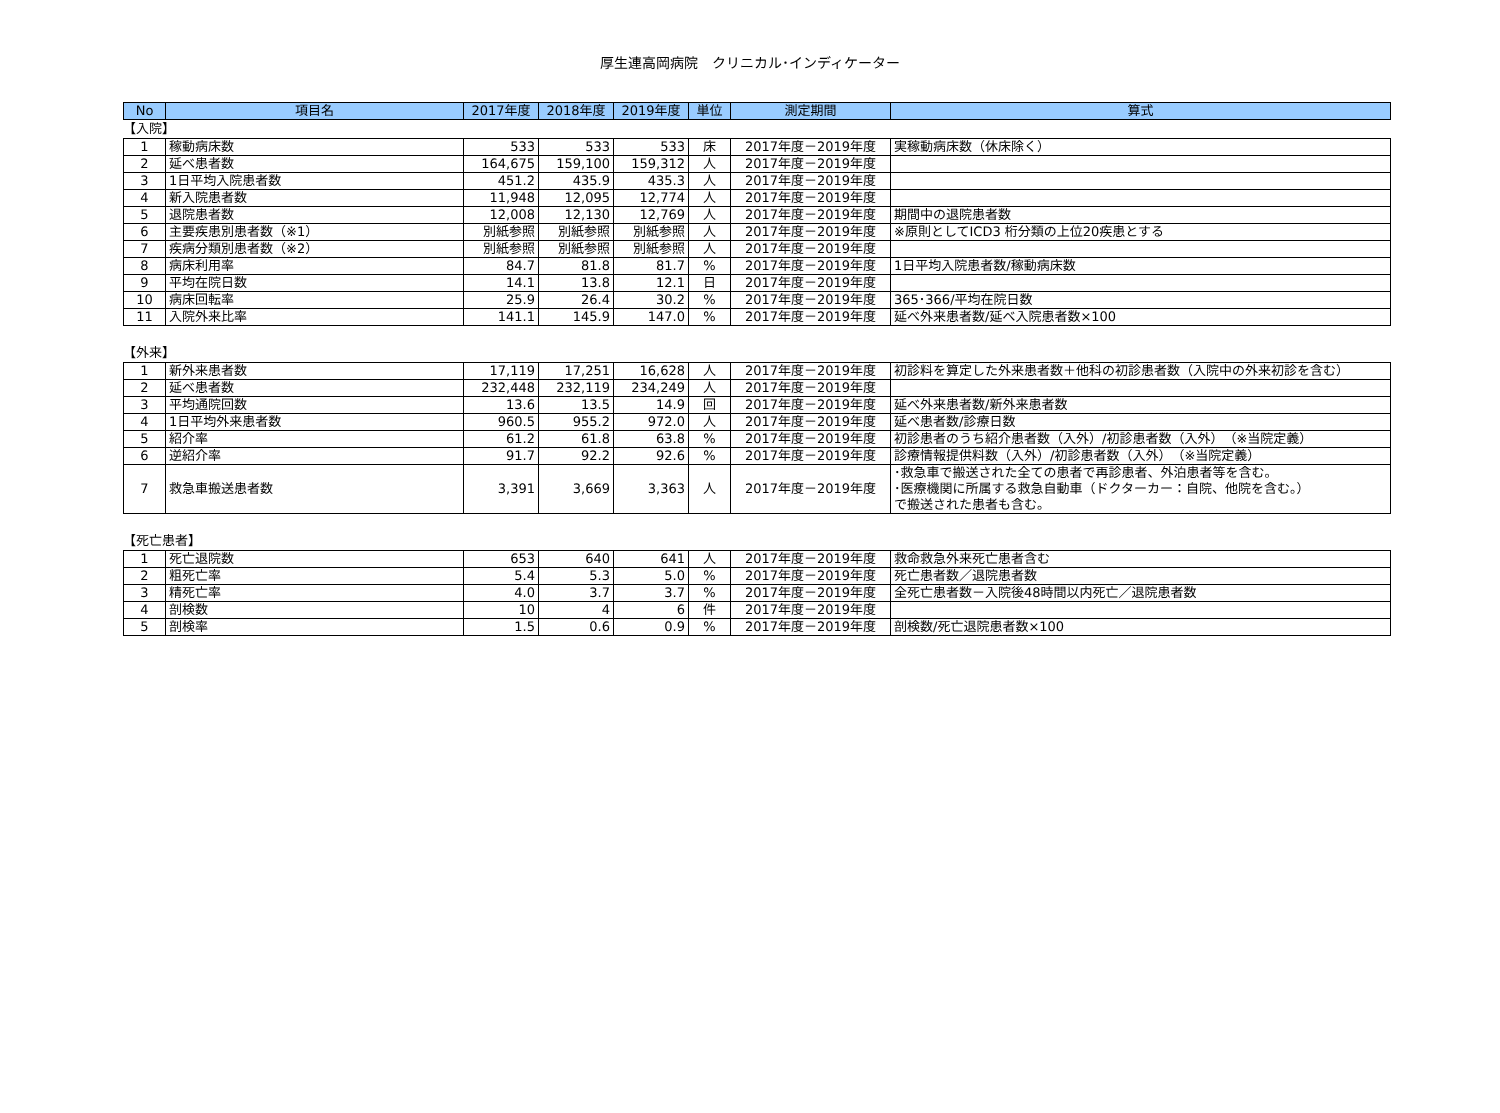厚生連高岡病院　クリニカル･インディケーター
| No | 項目名 | 2017年度 | 2018年度 | 2019年度 | 単位 | 測定期間 | 算式 |
| --- | --- | --- | --- | --- | --- | --- | --- |
【入院】
| 1 | 稼動病床数 | 533 | 533 | 533 | 床 | 2017年度－2019年度 | 実稼動病床数（休床除く） |
| 2 | 延べ患者数 | 164,675 | 159,100 | 159,312 | 人 | 2017年度－2019年度 | |
| 3 | 1日平均入院患者数 | 451.2 | 435.9 | 435.3 | 人 | 2017年度－2019年度 | |
| 4 | 新入院患者数 | 11,948 | 12,095 | 12,774 | 人 | 2017年度－2019年度 | |
| 5 | 退院患者数 | 12,008 | 12,130 | 12,769 | 人 | 2017年度－2019年度 | 期間中の退院患者数 |
| 6 | 主要疾患別患者数（※1） | 別紙参照 | 別紙参照 | 別紙参照 | 人 | 2017年度－2019年度 | ※原則としてICD3 桁分類の上位20疾患とする |
| 7 | 疾病分類別患者数（※2） | 別紙参照 | 別紙参照 | 別紙参照 | 人 | 2017年度－2019年度 | |
| 8 | 病床利用率 | 84.7 | 81.8 | 81.7 | % | 2017年度－2019年度 | 1日平均入院患者数/稼動病床数 |
| 9 | 平均在院日数 | 14.1 | 13.8 | 12.1 | 日 | 2017年度－2019年度 | |
| 10 | 病床回転率 | 25.9 | 26.4 | 30.2 | % | 2017年度－2019年度 | 365･366/平均在院日数 |
| 11 | 入院外来比率 | 141.1 | 145.9 | 147.0 | % | 2017年度－2019年度 | 延べ外来患者数/延べ入院患者数×100 |
【外来】
| 1 | 新外来患者数 | 17,119 | 17,251 | 16,628 | 人 | 2017年度－2019年度 | 初診料を算定した外来患者数＋他科の初診患者数（入院中の外来初診を含む） |
| 2 | 延べ患者数 | 232,448 | 232,119 | 234,249 | 人 | 2017年度－2019年度 | |
| 3 | 平均通院回数 | 13.6 | 13.5 | 14.9 | 回 | 2017年度－2019年度 | 延べ外来患者数/新外来患者数 |
| 4 | 1日平均外来患者数 | 960.5 | 955.2 | 972.0 | 人 | 2017年度－2019年度 | 延べ患者数/診療日数 |
| 5 | 紹介率 | 61.2 | 61.8 | 63.8 | % | 2017年度－2019年度 | 初診患者のうち紹介患者数（入外）/初診患者数（入外） （※当院定義） |
| 6 | 逆紹介率 | 91.7 | 92.2 | 92.6 | % | 2017年度－2019年度 | 診療情報提供料数（入外）/初診患者数（入外） （※当院定義） |
| 7 | 救急車搬送患者数 | 3,391 | 3,669 | 3,363 | 人 | 2017年度－2019年度 | ･救急車で搬送された全ての患者で再診患者、外泊患者等を含む。 ･医療機関に所属する救急自動車（ドクターカー：自院、他院を含む。） で搬送された患者も含む。 |
【死亡患者】
| 1 | 死亡退院数 | 653 | 640 | 641 | 人 | 2017年度－2019年度 | 救命救急外来死亡患者含む |
| 2 | 粗死亡率 | 5.4 | 5.3 | 5.0 | % | 2017年度－2019年度 | 死亡患者数／退院患者数 |
| 3 | 精死亡率 | 4.0 | 3.7 | 3.7 | % | 2017年度－2019年度 | 全死亡患者数－入院後48時間以内死亡／退院患者数 |
| 4 | 剖検数 | 10 | 4 | 6 | 件 | 2017年度－2019年度 | |
| 5 | 剖検率 | 1.5 | 0.6 | 0.9 | % | 2017年度－2019年度 | 剖検数/死亡退院患者数×100 |